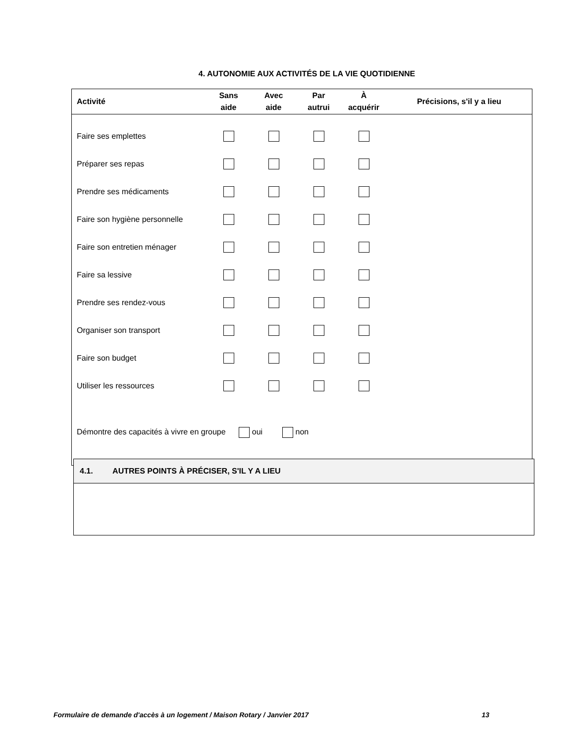4. AUTONOMIE AUX ACTIVITÉS DE LA VIE QUOTIDIENNE
| Activité | Sans aide | Avec aide | Par autrui | À acquérir | Précisions, s'il y a lieu |
| --- | --- | --- | --- | --- | --- |
| Faire ses emplettes | | | | | |
| Préparer ses repas | | | | | |
| Prendre ses médicaments | | | | | |
| Faire son hygiène personnelle | | | | | |
| Faire son entretien ménager | | | | | |
| Faire sa lessive | | | | | |
| Prendre ses rendez-vous | | | | | |
| Organiser son transport | | | | | |
| Faire son budget | | | | | |
| Utiliser les ressources | | | | | |
| Démontre des capacités à vivre en groupe oui non | | | | | |
4.1. AUTRES POINTS À PRÉCISER, S'IL Y A LIEU
Formulaire de demande d'accès à un logement / Maison Rotary / Janvier 2017 13